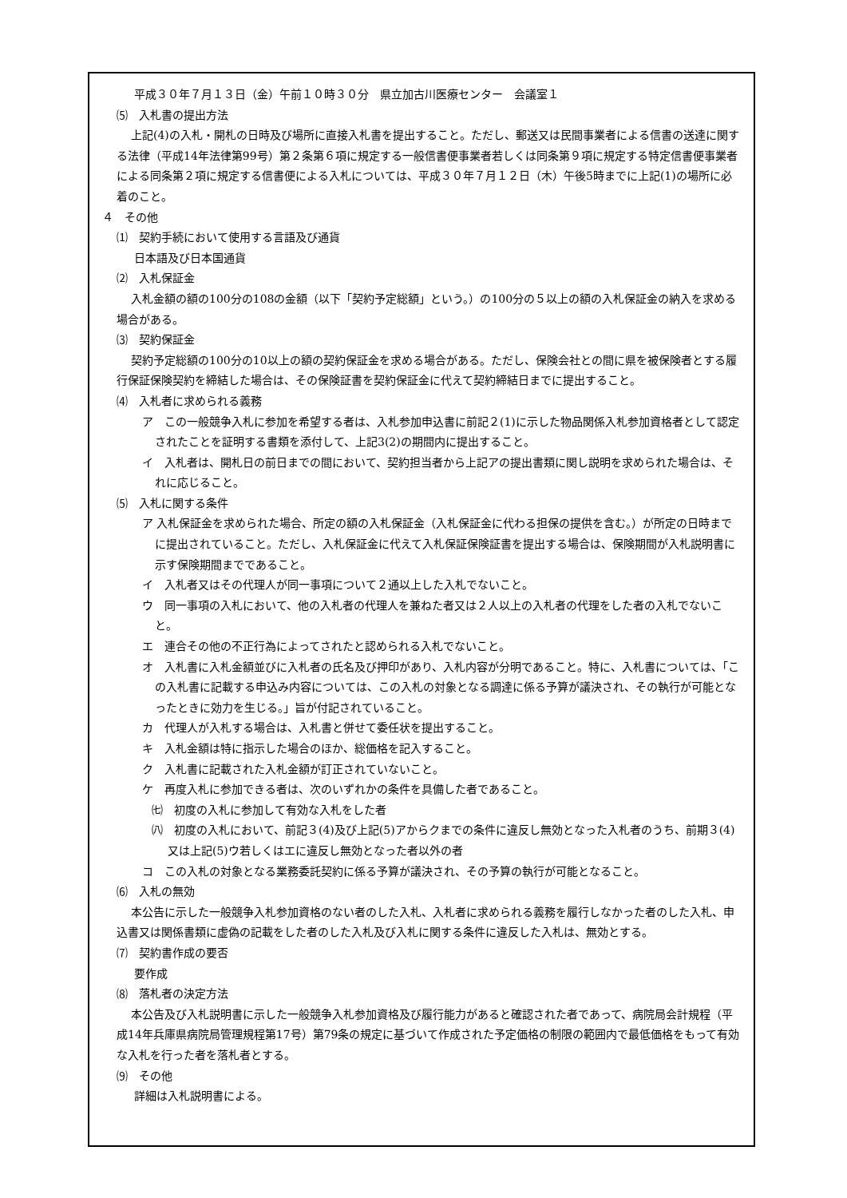平成３０年７月１３日（金）午前１０時３０分　県立加古川医療センター　会議室１
⑸　入札書の提出方法
上記(4)の入札・開札の日時及び場所に直接入札書を提出すること。ただし、郵送又は民間事業者による信書の送達に関する法律（平成14年法律第99号）第２条第６項に規定する一般信書便事業者若しくは同条第９項に規定する特定信書便事業者による同条第２項に規定する信書便による入札については、平成３０年７月１２日（木）午後5時までに上記(1)の場所に必着のこと。
４　その他
⑴　契約手続において使用する言語及び通貨
日本語及び日本国通貨
⑵　入札保証金
入札金額の額の100分の108の金額（以下「契約予定総額」という。）の100分の５以上の額の入札保証金の納入を求める場合がある。
⑶　契約保証金
契約予定総額の100分の10以上の額の契約保証金を求める場合がある。ただし、保険会社との間に県を被保険者とする履行保証保険契約を締結した場合は、その保険証書を契約保証金に代えて契約締結日までに提出すること。
⑷　入札者に求められる義務
ア　この一般競争入札に参加を希望する者は、入札参加申込書に前記２(1)に示した物品関係入札参加資格者として認定されたことを証明する書類を添付して、上記3(2)の期間内に提出すること。
イ　入札者は、開札日の前日までの間において、契約担当者から上記アの提出書類に関し説明を求められた場合は、それに応じること。
⑸　入札に関する条件
ア 入札保証金を求められた場合、所定の額の入札保証金（入札保証金に代わる担保の提供を含む。）が所定の日時までに提出されていること。ただし、入札保証金に代えて入札保証保険証書を提出する場合は、保険期間が入札説明書に示す保険期間までであること。
イ　入札者又はその代理人が同一事項について２通以上した入札でないこと。
ウ　同一事項の入札において、他の入札者の代理人を兼ねた者又は２人以上の入札者の代理をした者の入札でないこと。
エ　連合その他の不正行為によってされたと認められる入札でないこと。
オ　入札書に入札金額並びに入札者の氏名及び押印があり、入札内容が分明であること。特に、入札書については、「この入札書に記載する申込み内容については、この入札の対象となる調達に係る予算が議決され、その執行が可能となったときに効力を生じる。」旨が付記されていること。
カ　代理人が入札する場合は、入札書と併せて委任状を提出すること。
キ　入札金額は特に指示した場合のほか、総価格を記入すること。
ク　入札書に記載された入札金額が訂正されていないこと。
ケ　再度入札に参加できる者は、次のいずれかの条件を具備した者であること。
㈦　初度の入札に参加して有効な入札をした者
㈧　初度の入札において、前記３(4)及び上記(5)アからクまでの条件に違反し無効となった入札者のうち、前期３(4)又は上記(5)ウ若しくはエに違反し無効となった者以外の者
コ　この入札の対象となる業務委託契約に係る予算が議決され、その予算の執行が可能となること。
⑹　入札の無効
本公告に示した一般競争入札参加資格のない者のした入札、入札者に求められる義務を履行しなかった者のした入札、申込書又は関係書類に虚偽の記載をした者のした入札及び入札に関する条件に違反した入札は、無効とする。
⑺　契約書作成の要否
要作成
⑻　落札者の決定方法
本公告及び入札説明書に示した一般競争入札参加資格及び履行能力があると確認された者であって、病院局会計規程（平成14年兵庫県病院局管理規程第17号）第79条の規定に基づいて作成された予定価格の制限の範囲内で最低価格をもって有効な入札を行った者を落札者とする。
⑼　その他
詳細は入札説明書による。